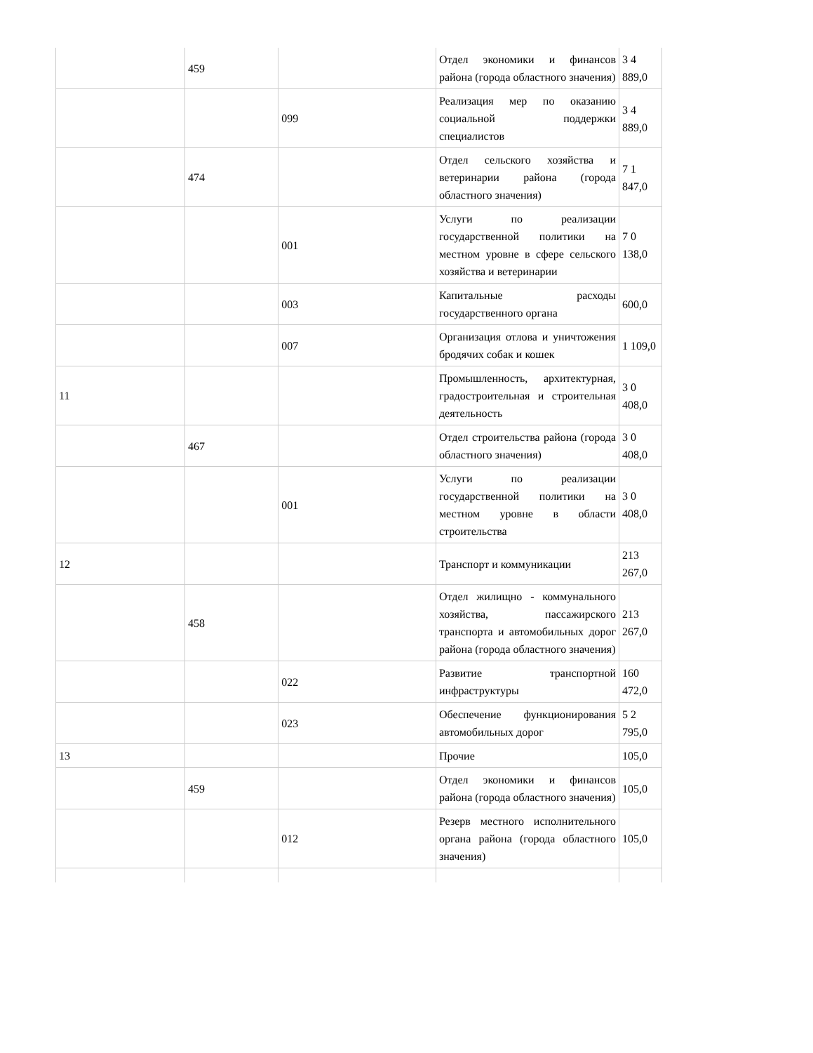| | 459 | | Отдел экономики и финансов района (города областного значения) | 3 4 889,0 |
| | | 099 | Реализация мер по оказанию социальной поддержки специалистов | 3 4 889,0 |
| | 474 | | Отдел сельского хозяйства и ветеринарии района (города областного значения) | 7 1 847,0 |
| | | 001 | Услуги по реализации государственной политики на местном уровне в сфере сельского хозяйства и ветеринарии | 7 0 138,0 |
| | | 003 | Капитальные расходы государственного органа | 600,0 |
| | | 007 | Организация отлова и уничтожения бродячих собак и кошек | 1 109,0 |
| 11 | | | Промышленность, архитектурная, градостроительная и строительная деятельность | 3 0 408,0 |
| | 467 | | Отдел строительства района (города областного значения) | 3 0 408,0 |
| | | 001 | Услуги по реализации государственной политики на местном уровне в области строительства | 3 0 408,0 |
| 12 | | | Транспорт и коммуникации | 213 267,0 |
| | 458 | | Отдел жилищно - коммунального хозяйства, пассажирского транспорта и автомобильных дорог района (города областного значения) | 213 267,0 |
| | | 022 | Развитие транспортной инфраструктуры | 160 472,0 |
| | | 023 | Обеспечение функционирования автомобильных дорог | 5 2 795,0 |
| 13 | | | Прочие | 105,0 |
| | 459 | | Отдел экономики и финансов района (города областного значения) | 105,0 |
| | | 012 | Резерв местного исполнительного органа района (города областного значения) | 105,0 |